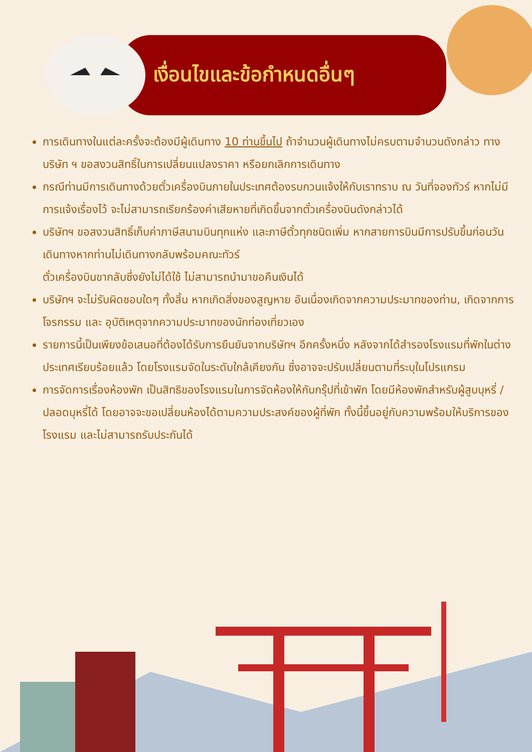เงื่อนไขและข้อกำหนดอื่นๆ
การเดินทางในแต่ละครั้งจะต้องมีผู้เดินทาง 10 ท่านขึ้นไป ถ้าจำนวนผู้เดินทางไม่ครบตามจำนวนดังกล่าว ทางบริษัท ฯ ขอสงวนสิทธิ์ในการเปลี่ยนแปลงราคา หรือยกเลิกการเดินทาง
กรณีท่านมีการเดินทางด้วยตั๋วเครื่องบินภายในประเทศต้องรบกวนแจ้งให้กับเราทราบ ณ วันที่จองทัวร์ หากไม่มีการแจ้งเรื่องไว้ จะไม่สามารถเรียกร้องค่าเสียหายที่เกิดขึ้นจากตั๋วเครื่องบินดังกล่าวได้
บริษัทฯ ขอสงวนสิทธิ์เก็บค่าภาษีสนามบินทุกแห่ง และภาษีตั๋วทุกชนิดเพิ่ม หากสายการบินมีการปรับขึ้นก่อนวันเดินทางหากท่านไม่เดินทางกลับพร้อมคณะทัวร์
ตั๋วเครื่องบินขากลับซึ่งยังไม่ได้ใช้ ไม่สามารถนำมาขอคืนเงินได้
บริษัทฯ จะไม่รับผิดชอบใดๆ ทั้งสิ้น หากเกิดสิ่งของสูญหาย อันเนื่องเกิดจากความประมาทของท่าน, เกิดจากการโจรกรรม และ อุบัติเหตุจากความประมาทของนักท่องเที่ยวเอง
รายการนี้เป็นเพียงข้อเสนอที่ต้องได้รับการยืนยันจากบริษัทฯ อีกครั้งหนึ่ง หลังจากได้สำรองโรงแรมที่พักในต่างประเทศเรียบร้อยแล้ว โดยโรงแรมจัดในระดับใกล้เคียงกัน ซึ่งอาจจะปรับเปลี่ยนตามที่ระบุในโปรแกรม
การจัดการเรื่องห้องพัก เป็นสิทธิของโรงแรมในการจัดห้องให้กับกรุ๊ปที่เข้าพัก โดยมีห้องพักสำหรับผู้สูบบุหรี่ / ปลอดบุหรี่ได้ โดยอาจจะขอเปลี่ยนห้องได้ตามความประสงค์ของผู้ที่พัก ทั้งนี้ขึ้นอยู่กับความพร้อมให้บริการของโรงแรม และไม่สามารถรับประกันได้